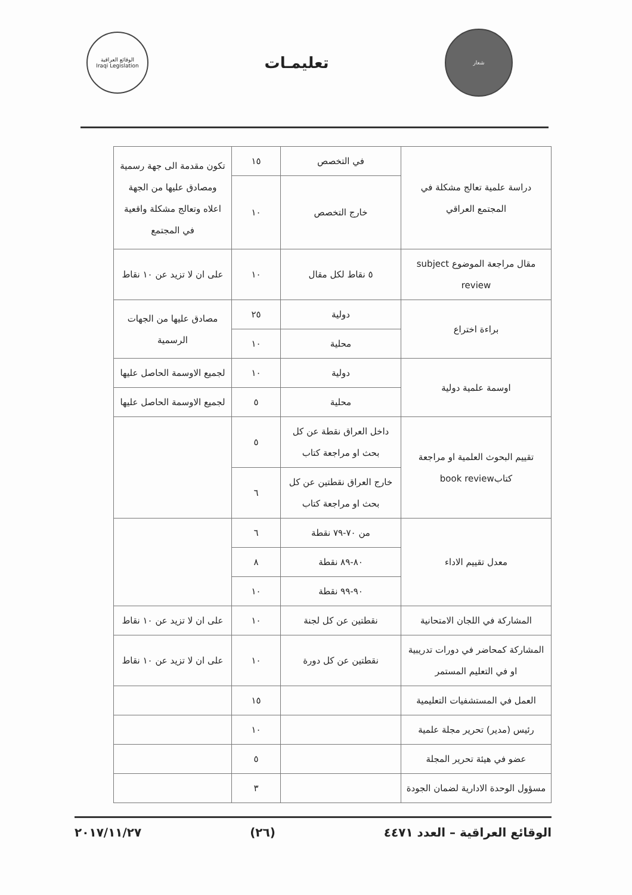شعار
تعليمـات
الوقائع العراقية
Iraqi Legislation
| دراسة علمية تعالج مشكلة في المجتمع العراقي | في التخصص | ١٥ | تكون مقدمة الى جهة رسمية ومصادق عليها من الجهة اعلاه وتعالج مشكلة واقعية في المجتمع |
| | خارج التخصص | ١٠ | |
| مقال مراجعة الموضوع subject review | ٥ نقاط لكل مقال | ١٠ | على ان لا تزيد عن ١٠ نقاط |
| براءة اختراع | دولية | ٢٥ | مصادق عليها من الجهات الرسمية |
| | محلية | ١٠ | |
| اوسمة علمية دولية | دولية | ١٠ | لجميع الاوسمة الحاصل عليها |
| | محلية | ٥ | لجميع الاوسمة الحاصل عليها |
| تقييم البحوث العلمية او مراجعة كتابbook review | داخل العراق نقطة عن كل بحث او مراجعة كتاب | ٥ | |
| | خارج العراق نقطتين عن كل بحث او مراجعة كتاب | ٦ | |
| معدل تقييم الاداء | من ٧٠-٧٩ نقطة | ٦ | |
| | ٨٠-٨٩ نقطة | ٨ | |
| | ٩٠-٩٩ نقطة | ١٠ | |
| المشاركة في اللجان الامتحانية | نقطتين عن كل لجنة | ١٠ | على ان لا تزيد عن ١٠ نقاط |
| المشاركة كمحاضر في دورات تدريبية او في التعليم المستمر | نقطتين عن كل دورة | ١٠ | على ان لا تزيد عن ١٠ نقاط |
| العمل في المستشفيات التعليمية | | ١٥ | |
| رئيس (مدير) تحرير مجلة علمية | | ١٠ | |
| عضو في هيئة تحرير المجلة | | ٥ | |
| مسؤول الوحدة الادارية لضمان الجودة | | ٣ | |
الوقائع العراقية – العدد ٤٤٧١ (٢٦) ٢٠١٧/١١/٢٧